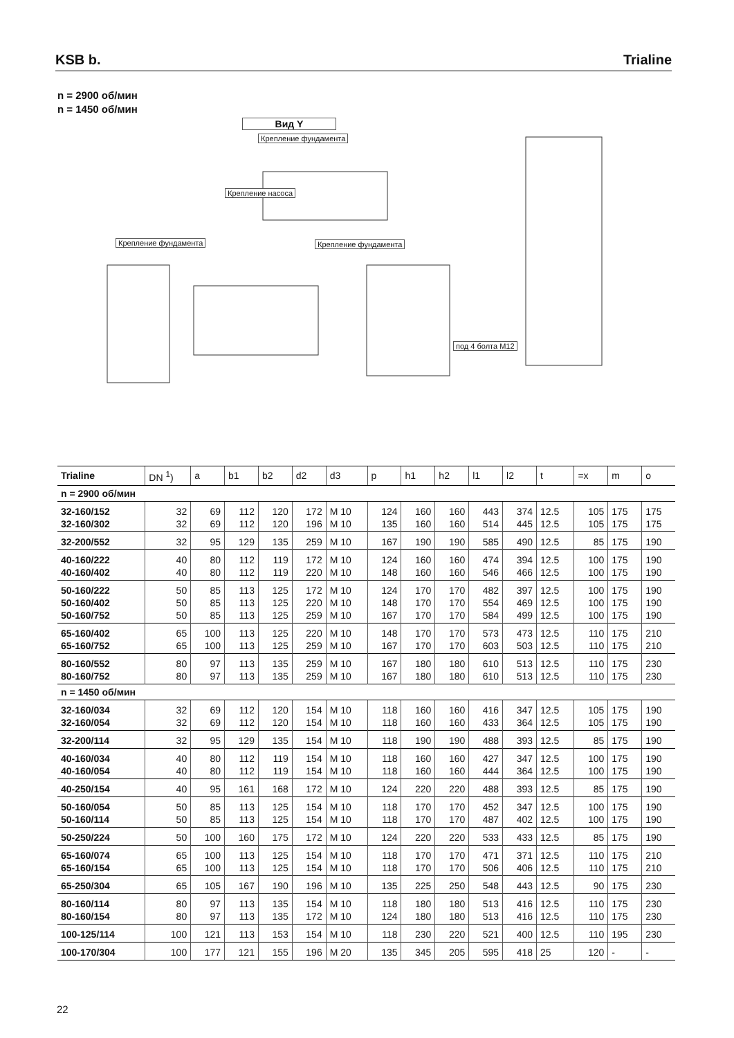KSB b.
Trialine
n = 2900 об/мин
n = 1450 об/мин
Вид Y
Крепление фундамента
Крепление насоса
Крепление фундамента Крепление фундамента
под 4 болта M12
| Trialine | DN <sup>1</sup>) | a | b1 | b2 | d2 | d3 | p | h1 | h2 | l1 | l2 | t | =x | m | o |
| --- | --- | --- | --- | --- | --- | --- | --- | --- | --- | --- | --- | --- | --- | --- | --- |
| n = 2900 об/мин | | | | | | | | | | | | | | | |
| 32-160/152 32-160/302 | 32 32 | 69 69 | 112 112 | 120 120 | 172 196 | M 10 M 10 | 124 135 | 160 160 | 160 160 | 443 514 | 374 445 | 12.5 12.5 | 105 105 | 175 175 | 175 175 |
| 32-200/552 | 32 | 95 | 129 | 135 | 259 | M 10 | 167 | 190 | 190 | 585 | 490 | 12.5 | 85 | 175 | 190 |
| 40-160/222 40-160/402 | 40 40 | 80 80 | 112 112 | 119 119 | 172 220 | M 10 M 10 | 124 148 | 160 160 | 160 160 | 474 546 | 394 466 | 12.5 12.5 | 100 100 | 175 175 | 190 190 |
| 50-160/222 50-160/402 50-160/752 | 50 50 50 | 85 85 85 | 113 113 113 | 125 125 125 | 172 220 259 | M 10 M 10 M 10 | 124 148 167 | 170 170 170 | 170 170 170 | 482 554 584 | 397 469 499 | 12.5 12.5 12.5 | 100 100 100 | 175 175 175 | 190 190 190 |
| 65-160/402 65-160/752 | 65 65 | 100 100 | 113 113 | 125 125 | 220 259 | M 10 M 10 | 148 167 | 170 170 | 170 170 | 573 603 | 473 503 | 12.5 12.5 | 110 110 | 175 175 | 210 210 |
| 80-160/552 80-160/752 | 80 80 | 97 97 | 113 113 | 135 135 | 259 259 | M 10 M 10 | 167 167 | 180 180 | 180 180 | 610 610 | 513 513 | 12.5 12.5 | 110 110 | 175 175 | 230 230 |
| n = 1450 об/мин | | | | | | | | | | | | | | | |
| 32-160/034 32-160/054 | 32 32 | 69 69 | 112 112 | 120 120 | 154 154 | M 10 M 10 | 118 118 | 160 160 | 160 160 | 416 433 | 347 364 | 12.5 12.5 | 105 105 | 175 175 | 190 190 |
| 32-200/114 | 32 | 95 | 129 | 135 | 154 | M 10 | 118 | 190 | 190 | 488 | 393 | 12.5 | 85 | 175 | 190 |
| 40-160/034 40-160/054 | 40 40 | 80 80 | 112 112 | 119 119 | 154 154 | M 10 M 10 | 118 118 | 160 160 | 160 160 | 427 444 | 347 364 | 12.5 12.5 | 100 100 | 175 175 | 190 190 |
| 40-250/154 | 40 | 95 | 161 | 168 | 172 | M 10 | 124 | 220 | 220 | 488 | 393 | 12.5 | 85 | 175 | 190 |
| 50-160/054 50-160/114 | 50 50 | 85 85 | 113 113 | 125 125 | 154 154 | M 10 M 10 | 118 118 | 170 170 | 170 170 | 452 487 | 347 402 | 12.5 12.5 | 100 100 | 175 175 | 190 190 |
| 50-250/224 | 50 | 100 | 160 | 175 | 172 | M 10 | 124 | 220 | 220 | 533 | 433 | 12.5 | 85 | 175 | 190 |
| 65-160/074 65-160/154 | 65 65 | 100 100 | 113 113 | 125 125 | 154 154 | M 10 M 10 | 118 118 | 170 170 | 170 170 | 471 506 | 371 406 | 12.5 12.5 | 110 110 | 175 175 | 210 210 |
| 65-250/304 | 65 | 105 | 167 | 190 | 196 | M 10 | 135 | 225 | 250 | 548 | 443 | 12.5 | 90 | 175 | 230 |
| 80-160/114 80-160/154 | 80 80 | 97 97 | 113 113 | 135 135 | 154 172 | M 10 M 10 | 118 124 | 180 180 | 180 180 | 513 513 | 416 416 | 12.5 12.5 | 110 110 | 175 175 | 230 230 |
| 100-125/114 | 100 | 121 | 113 | 153 | 154 | M 10 | 118 | 230 | 220 | 521 | 400 | 12.5 | 110 | 195 | 230 |
| 100-170/304 | 100 | 177 | 121 | 155 | 196 | M 20 | 135 | 345 | 205 | 595 | 418 | 25 | 120 | - | - |
22